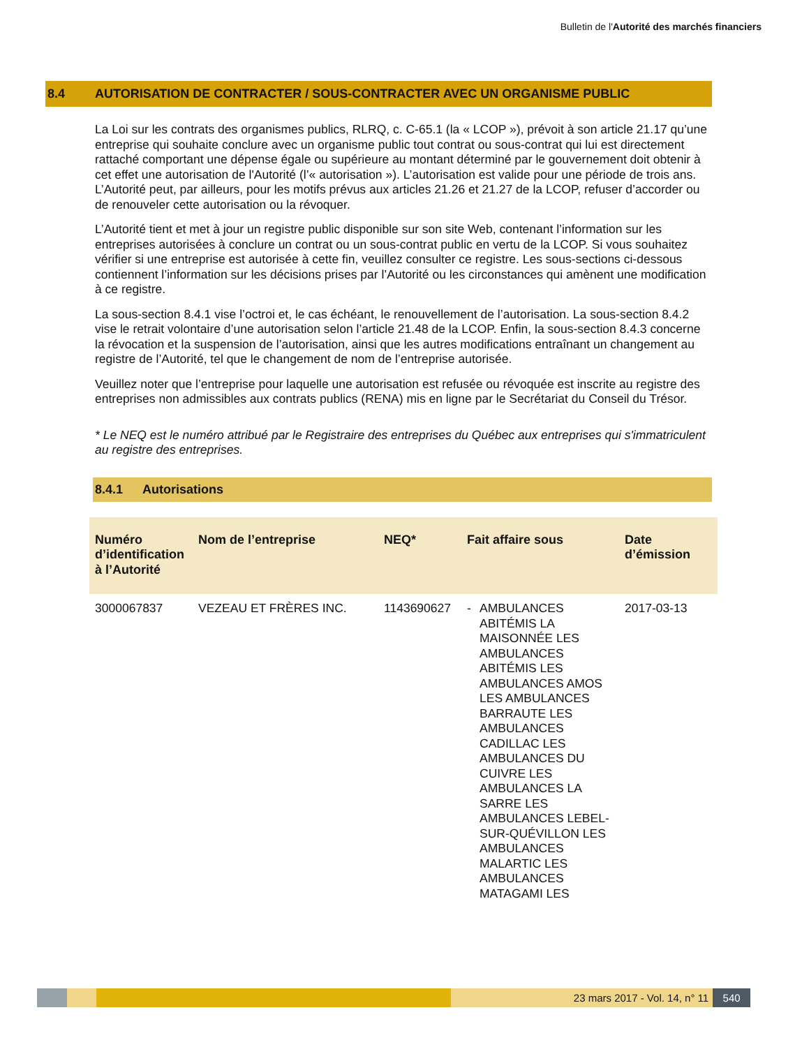Bulletin de l'Autorité des marchés financiers
8.4 AUTORISATION DE CONTRACTER / SOUS-CONTRACTER AVEC UN ORGANISME PUBLIC
La Loi sur les contrats des organismes publics, RLRQ, c. C-65.1 (la « LCOP »), prévoit à son article 21.17 qu’une entreprise qui souhaite conclure avec un organisme public tout contrat ou sous-contrat qui lui est directement rattaché comportant une dépense égale ou supérieure au montant déterminé par le gouvernement doit obtenir à cet effet une autorisation de l'Autorité (l’« autorisation »). L’autorisation est valide pour une période de trois ans. L’Autorité peut, par ailleurs, pour les motifs prévus aux articles 21.26 et 21.27 de la LCOP, refuser d’accorder ou de renouveler cette autorisation ou la révoquer.
L’Autorité tient et met à jour un registre public disponible sur son site Web, contenant l’information sur les entreprises autorisées à conclure un contrat ou un sous-contrat public en vertu de la LCOP. Si vous souhaitez vérifier si une entreprise est autorisée à cette fin, veuillez consulter ce registre. Les sous-sections ci-dessous contiennent l’information sur les décisions prises par l’Autorité ou les circonstances qui amènent une modification à ce registre.
La sous-section 8.4.1 vise l’octroi et, le cas échéant, le renouvellement de l’autorisation. La sous-section 8.4.2 vise le retrait volontaire d’une autorisation selon l’article 21.48 de la LCOP. Enfin, la sous-section 8.4.3 concerne la révocation et la suspension de l’autorisation, ainsi que les autres modifications entraînant un changement au registre de l’Autorité, tel que le changement de nom de l’entreprise autorisée.
Veuillez noter que l’entreprise pour laquelle une autorisation est refusée ou révoquée est inscrite au registre des entreprises non admissibles aux contrats publics (RENA) mis en ligne par le Secrétariat du Conseil du Trésor.
* Le NEQ est le numéro attribué par le Registraire des entreprises du Québec aux entreprises qui s'immatriculent au registre des entreprises.
8.4.1 Autorisations
| Numéro d’identification à l’Autorité | Nom de l’entreprise | NEQ* | Fait affaire sous | Date d’émission |
| --- | --- | --- | --- | --- |
| 3000067837 | VEZEAU ET FRÈRES INC. | 1143690627 | - AMBULANCES ABITÉMIS LA MAISONNÉE LES AMBULANCES ABITÉMIS LES AMBULANCES AMOS LES AMBULANCES BARRAUTE LES AMBULANCES CADILLAC LES AMBULANCES DU CUIVRE LES AMBULANCES LA SARRE LES AMBULANCES LEBEL-SUR-QUÉVILLON LES AMBULANCES MALARTIC LES AMBULANCES MATAGAMI LES | 2017-03-13 |
23 mars 2017 - Vol. 14, n° 11 540